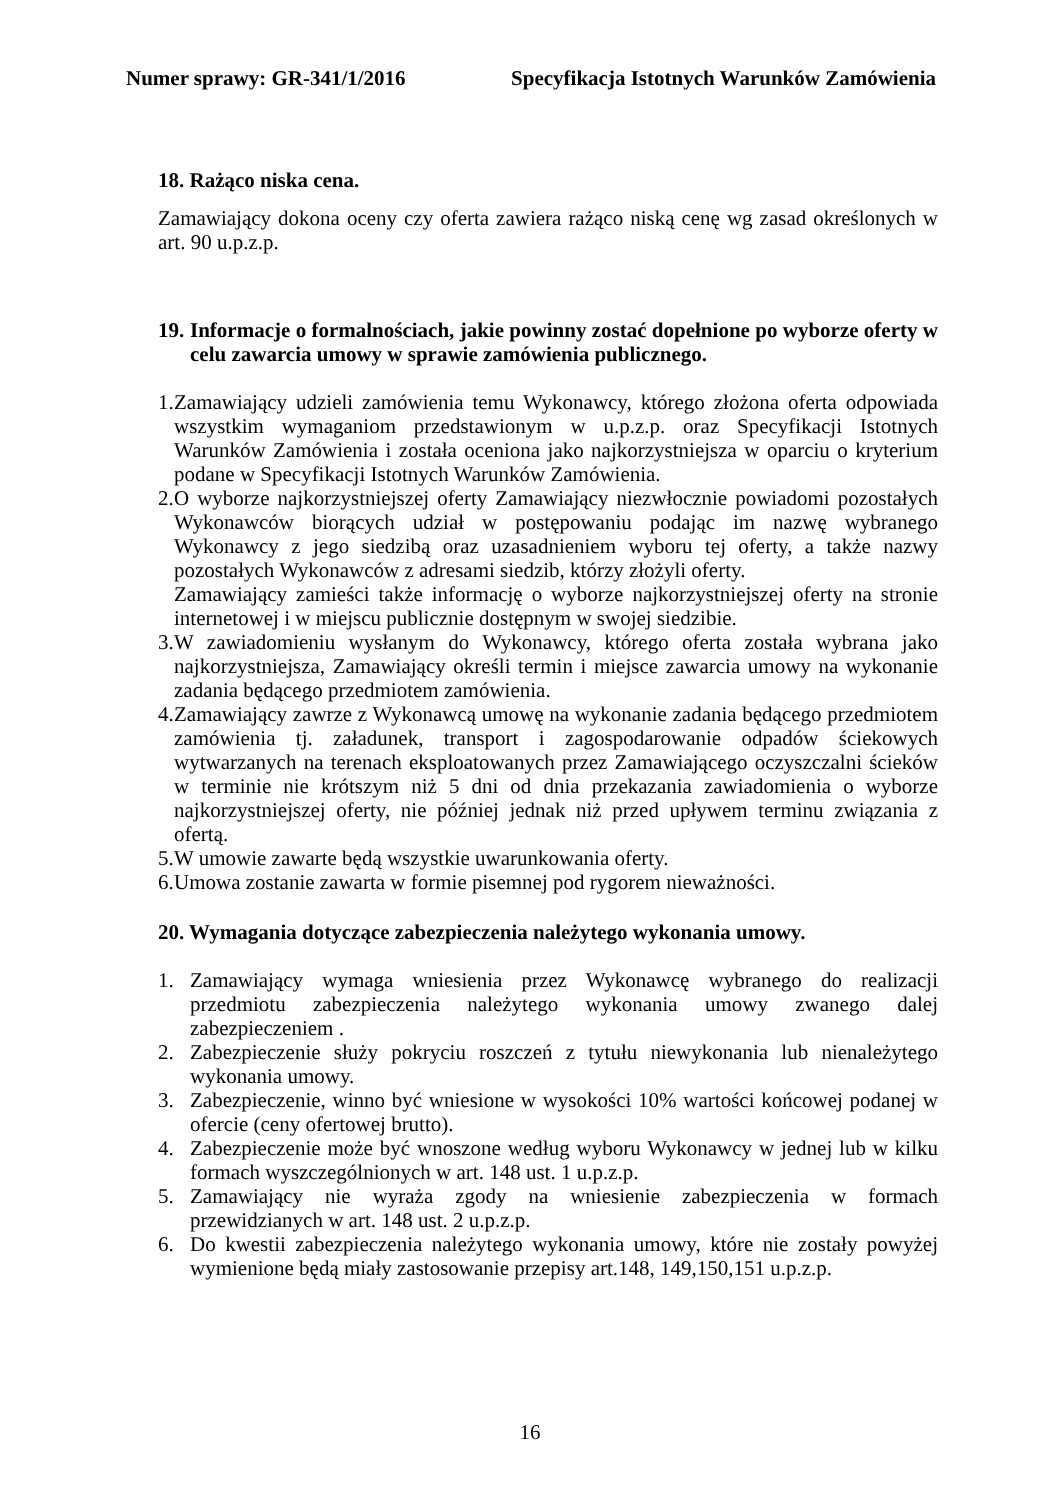Numer sprawy: GR-341/1/2016 Specyfikacja Istotnych Warunków Zamówienia
18. Rażąco niska cena.
Zamawiający dokona oceny czy oferta zawiera rażąco niską cenę wg zasad określonych w art. 90 u.p.z.p.
19. Informacje o formalnościach, jakie powinny zostać dopełnione po wyborze oferty w celu zawarcia umowy w sprawie zamówienia publicznego.
1. Zamawiający udzieli zamówienia temu Wykonawcy, którego złożona oferta odpowiada wszystkim wymaganiom przedstawionym w u.p.z.p. oraz Specyfikacji Istotnych Warunków Zamówienia i została oceniona jako najkorzystniejsza w oparciu o kryterium podane w Specyfikacji Istotnych Warunków Zamówienia.
2. O wyborze najkorzystniejszej oferty Zamawiający niezwłocznie powiadomi pozostałych Wykonawców biorących udział w postępowaniu podając im nazwę wybranego Wykonawcy z jego siedzibą oraz uzasadnieniem wyboru tej oferty, a także nazwy pozostałych Wykonawców z adresami siedzib, którzy złożyli oferty.
Zamawiający zamieści także informację o wyborze najkorzystniejszej oferty na stronie internetowej i w miejscu publicznie dostępnym w swojej siedzibie.
3. W zawiadomieniu wysłanym do Wykonawcy, którego oferta została wybrana jako najkorzystniejsza, Zamawiający określi termin i miejsce zawarcia umowy na wykonanie zadania będącego przedmiotem zamówienia.
4. Zamawiający zawrze z Wykonawcą umowę na wykonanie zadania będącego przedmiotem zamówienia tj. załadunek, transport i zagospodarowanie odpadów ściekowych wytwarzanych na terenach eksploatowanych przez Zamawiającego oczyszczalni ścieków w terminie nie krótszym niż 5 dni od dnia przekazania zawiadomienia o wyborze najkorzystniejszej oferty, nie później jednak niż przed upływem terminu związania z ofertą.
5. W umowie zawarte będą wszystkie uwarunkowania oferty.
6. Umowa zostanie zawarta w formie pisemnej pod rygorem nieważności.
20. Wymagania dotyczące zabezpieczenia należytego wykonania umowy.
1. Zamawiający wymaga wniesienia przez Wykonawcę wybranego do realizacji przedmiotu zabezpieczenia należytego wykonania umowy zwanego dalej zabezpieczeniem .
2. Zabezpieczenie służy pokryciu roszczeń z tytułu niewykonania lub nienależytego wykonania umowy.
3. Zabezpieczenie, winno być wniesione w wysokości 10% wartości końcowej podanej w ofercie (ceny ofertowej brutto).
4. Zabezpieczenie może być wnoszone według wyboru Wykonawcy w jednej lub w kilku formach wyszczególnionych w art. 148 ust. 1 u.p.z.p.
5. Zamawiający nie wyraża zgody na wniesienie zabezpieczenia w formach przewidzianych w art. 148 ust. 2 u.p.z.p.
6. Do kwestii zabezpieczenia należytego wykonania umowy, które nie zostały powyżej wymienione będą miały zastosowanie przepisy art.148, 149,150,151 u.p.z.p.
16